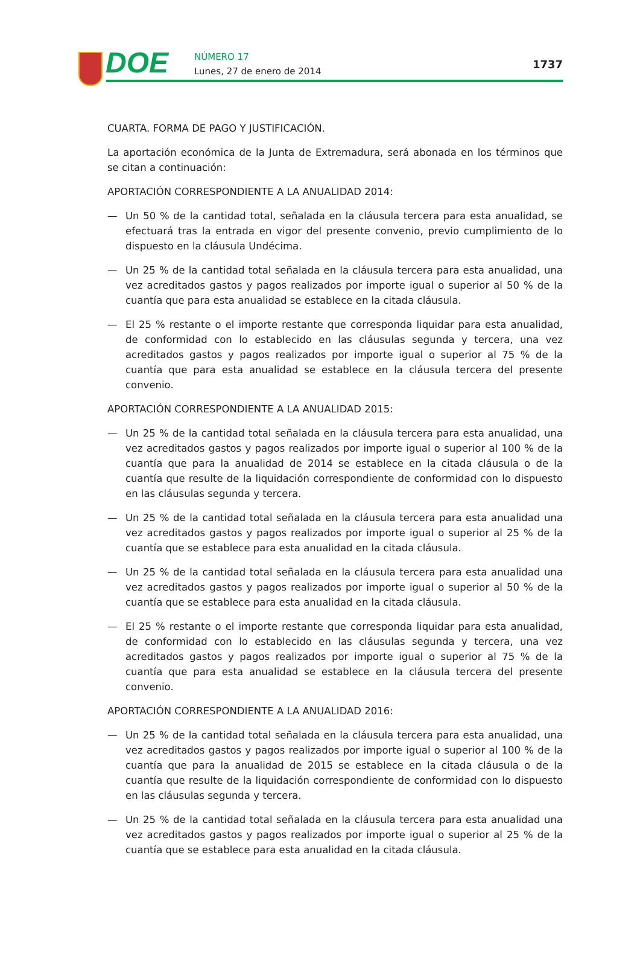DOE
NÚMERO 17
Lunes, 27 de enero de 2014
1737
CUARTA. FORMA DE PAGO Y JUSTIFICACIÓN.
La aportación económica de la Junta de Extremadura, será abonada en los términos que se citan a continuación:
APORTACIÓN CORRESPONDIENTE A LA ANUALIDAD 2014:
— Un 50 % de la cantidad total, señalada en la cláusula tercera para esta anualidad, se efectuará tras la entrada en vigor del presente convenio, previo cumplimiento de lo dispuesto en la cláusula Undécima.
— Un 25 % de la cantidad total señalada en la cláusula tercera para esta anualidad, una vez acreditados gastos y pagos realizados por importe igual o superior al 50 % de la cuantía que para esta anualidad se establece en la citada cláusula.
— El 25 % restante o el importe restante que corresponda liquidar para esta anualidad, de conformidad con lo establecido en las cláusulas segunda y tercera, una vez acreditados gastos y pagos realizados por importe igual o superior al 75 % de la cuantía que para esta anualidad se establece en la cláusula tercera del presente convenio.
APORTACIÓN CORRESPONDIENTE A LA ANUALIDAD 2015:
— Un 25 % de la cantidad total señalada en la cláusula tercera para esta anualidad, una vez acreditados gastos y pagos realizados por importe igual o superior al 100 % de la cuantía que para la anualidad de 2014 se establece en la citada cláusula o de la cuantía que resulte de la liquidación correspondiente de conformidad con lo dispuesto en las cláusulas segunda y tercera.
— Un 25 % de la cantidad total señalada en la cláusula tercera para esta anualidad una vez acreditados gastos y pagos realizados por importe igual o superior al 25 % de la cuantía que se establece para esta anualidad en la citada cláusula.
— Un 25 % de la cantidad total señalada en la cláusula tercera para esta anualidad una vez acreditados gastos y pagos realizados por importe igual o superior al 50 % de la cuantía que se establece para esta anualidad en la citada cláusula.
— El 25 % restante o el importe restante que corresponda liquidar para esta anualidad, de conformidad con lo establecido en las cláusulas segunda y tercera, una vez acreditados gastos y pagos realizados por importe igual o superior al 75 % de la cuantía que para esta anualidad se establece en la cláusula tercera del presente convenio.
APORTACIÓN CORRESPONDIENTE A LA ANUALIDAD 2016:
— Un 25 % de la cantidad total señalada en la cláusula tercera para esta anualidad, una vez acreditados gastos y pagos realizados por importe igual o superior al 100 % de la cuantía que para la anualidad de 2015 se establece en la citada cláusula o de la cuantía que resulte de la liquidación correspondiente de conformidad con lo dispuesto en las cláusulas segunda y tercera.
— Un 25 % de la cantidad total señalada en la cláusula tercera para esta anualidad una vez acreditados gastos y pagos realizados por importe igual o superior al 25 % de la cuantía que se establece para esta anualidad en la citada cláusula.